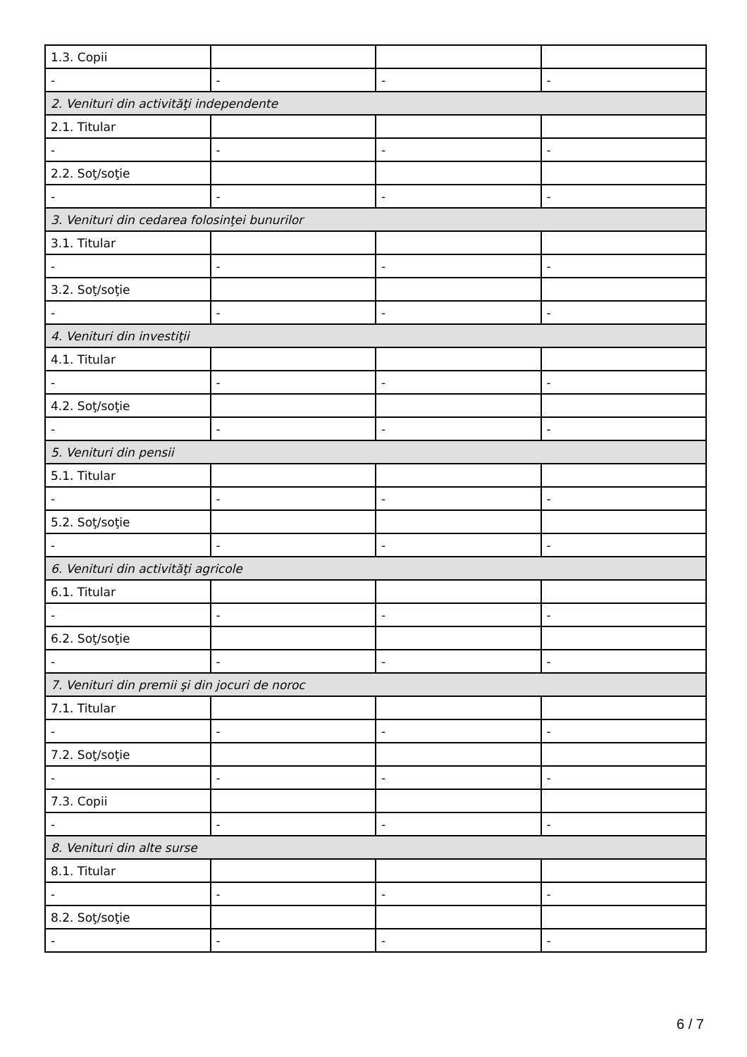| 1.3. Copii | | | |
| - | - | - | - |
| 2. Venituri din activităţi independente | | | |
| 2.1. Titular | | | |
| - | - | - | - |
| 2.2. Soţ/soţie | | | |
| - | - | - | - |
| 3. Venituri din cedarea folosinţei bunurilor | | | |
| 3.1. Titular | | | |
| - | - | - | - |
| 3.2. Soţ/soţie | | | |
| - | - | - | - |
| 4. Venituri din investiţii | | | |
| 4.1. Titular | | | |
| - | - | - | - |
| 4.2. Soţ/soţie | | | |
| - | - | - | - |
| 5. Venituri din pensii | | | |
| 5.1. Titular | | | |
| - | - | - | - |
| 5.2. Soţ/soţie | | | |
| - | - | - | - |
| 6. Venituri din activităţi agricole | | | |
| 6.1. Titular | | | |
| - | - | - | - |
| 6.2. Soţ/soţie | | | |
| - | - | - | - |
| 7. Venituri din premii şi din jocuri de noroc | | | |
| 7.1. Titular | | | |
| - | - | - | - |
| 7.2. Soţ/soţie | | | |
| - | - | - | - |
| 7.3. Copii | | | |
| - | - | - | - |
| 8. Venituri din alte surse | | | |
| 8.1. Titular | | | |
| - | - | - | - |
| 8.2. Soţ/soţie | | | |
| - | - | - | - |
6 / 7